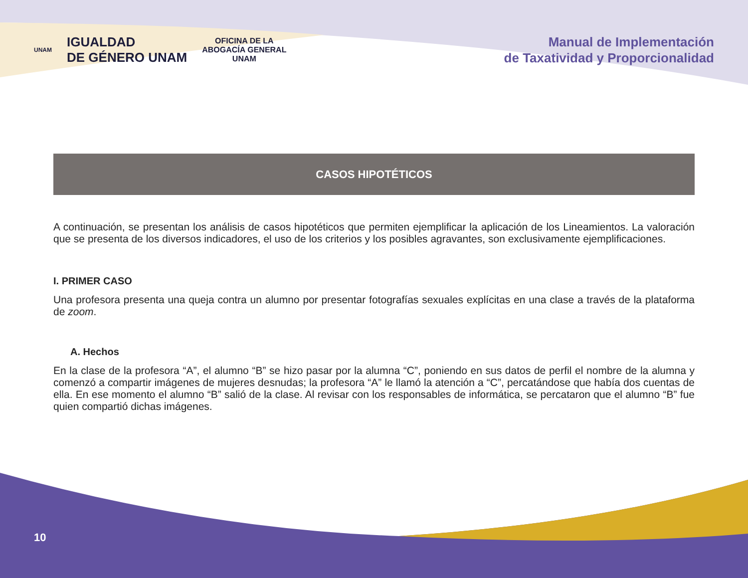UNAM IGUALDAD
DE GÉNERO UNAM OFICINA DE LA
ABOGACÍA GENERAL
UNAM
Manual de Implementación
de Taxatividad y Proporcionalidad
CASOS HIPOTÉTICOS
A continuación, se presentan los análisis de casos hipotéticos que permiten ejemplificar la aplicación de los Lineamientos. La valoración que se presenta de los diversos indicadores, el uso de los criterios y los posibles agravantes, son exclusivamente ejemplificaciones.
I. PRIMER CASO
Una profesora presenta una queja contra un alumno por presentar fotografías sexuales explícitas en una clase a través de la plataforma de zoom.
A. Hechos
En la clase de la profesora “A”, el alumno “B” se hizo pasar por la alumna “C”, poniendo en sus datos de perfil el nombre de la alumna y comenzó a compartir imágenes de mujeres desnudas; la profesora “A” le llamó la atención a “C”, percatándose que había dos cuentas de ella. En ese momento el alumno “B” salió de la clase. Al revisar con los responsables de informática, se percataron que el alumno “B” fue quien compartió dichas imágenes.
10